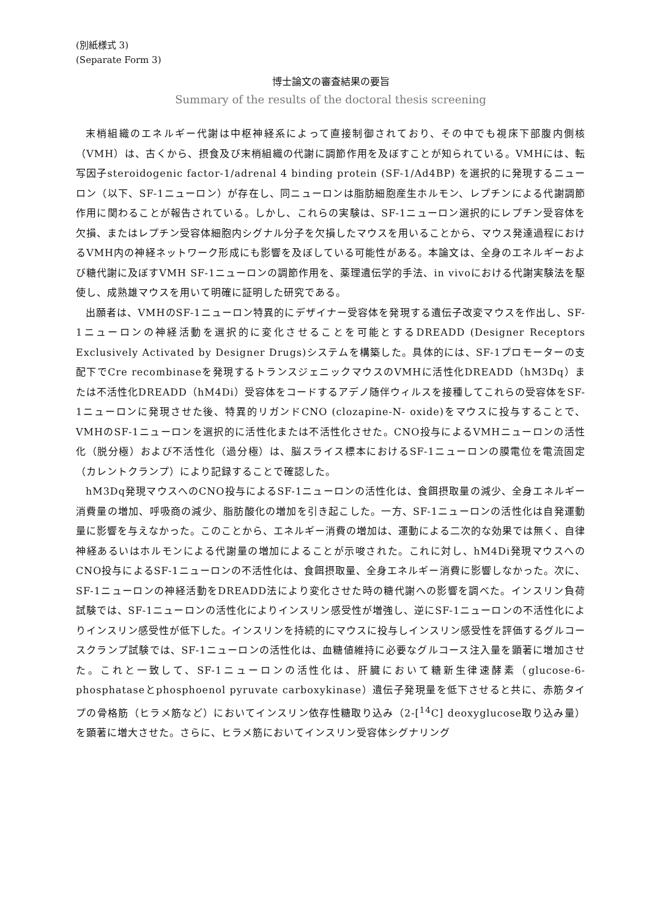(別紙様式 3)
(Separate Form 3)
博士論文の審査結果の要旨
Summary of the results of the doctoral thesis screening
末梢組織のエネルギー代謝は中枢神経系によって直接制御されており、その中でも視床下部腹内側核（VMH）は、古くから、摂食及び末梢組織の代謝に調節作用を及ぼすことが知られている。VMHには、転写因子steroidogenic factor-1/adrenal 4 binding protein (SF-1/Ad4BP) を選択的に発現するニューロン（以下、SF-1ニューロン）が存在し、同ニューロンは脂肪細胞産生ホルモン、レプチンによる代謝調節作用に関わることが報告されている。しかし、これらの実験は、SF-1ニューロン選択的にレプチン受容体を欠損、またはレプチン受容体細胞内シグナル分子を欠損したマウスを用いることから、マウス発達過程におけるVMH内の神経ネットワーク形成にも影響を及ぼしている可能性がある。本論文は、全身のエネルギーおよび糖代謝に及ぼすVMH SF-1ニューロンの調節作用を、薬理遺伝学的手法、in vivoにおける代謝実験法を駆使し、成熟雄マウスを用いて明確に証明した研究である。
出願者は、VMHのSF-1ニューロン特異的にデザイナー受容体を発現する遺伝子改変マウスを作出し、SF-1ニューロンの神経活動を選択的に変化させることを可能とするDREADD (Designer Receptors Exclusively Activated by Designer Drugs)システムを構築した。具体的には、SF-1プロモーターの支配下でCre recombinaseを発現するトランスジェニックマウスのVMHに活性化DREADD（hM3Dq）または不活性化DREADD（hM4Di）受容体をコードするアデノ随伴ウィルスを接種してこれらの受容体をSF-1ニューロンに発現させた後、特異的リガンドCNO (clozapine-N- oxide)をマウスに投与することで、VMHのSF-1ニューロンを選択的に活性化または不活性化させた。CNO投与によるVMHニューロンの活性化（脱分極）および不活性化（過分極）は、脳スライス標本におけるSF-1ニューロンの膜電位を電流固定（カレントクランプ）により記録することで確認した。
hM3Dq発現マウスへのCNO投与によるSF-1ニューロンの活性化は、食餌摂取量の減少、全身エネルギー消費量の増加、呼吸商の減少、脂肪酸化の増加を引き起こした。一方、SF-1ニューロンの活性化は自発運動量に影響を与えなかった。このことから、エネルギー消費の増加は、運動による二次的な効果では無く、自律神経あるいはホルモンによる代謝量の増加によることが示唆された。これに対し、hM4Di発現マウスへのCNO投与によるSF-1ニューロンの不活性化は、食餌摂取量、全身エネルギー消費に影響しなかった。次に、SF-1ニューロンの神経活動をDREADD法により変化させた時の糖代謝への影響を調べた。インスリン負荷試験では、SF-1ニューロンの活性化によりインスリン感受性が増強し、逆にSF-1ニューロンの不活性化によりインスリン感受性が低下した。インスリンを持続的にマウスに投与しインスリン感受性を評価するグルコースクランプ試験では、SF-1ニューロンの活性化は、血糖値維持に必要なグルコース注入量を顕著に増加させた。これと一致して、SF-1ニューロンの活性化は、肝臓において糖新生律速酵素（glucose-6-phosphataseとphosphoenol pyruvate carboxykinase）遺伝子発現量を低下させると共に、赤筋タイプの骨格筋（ヒラメ筋など）においてインスリン依存性糖取り込み（2-[<sup>14</sup>C] deoxyglucose取り込み量）を顕著に増大させた。さらに、ヒラメ筋においてインスリン受容体シグナリング